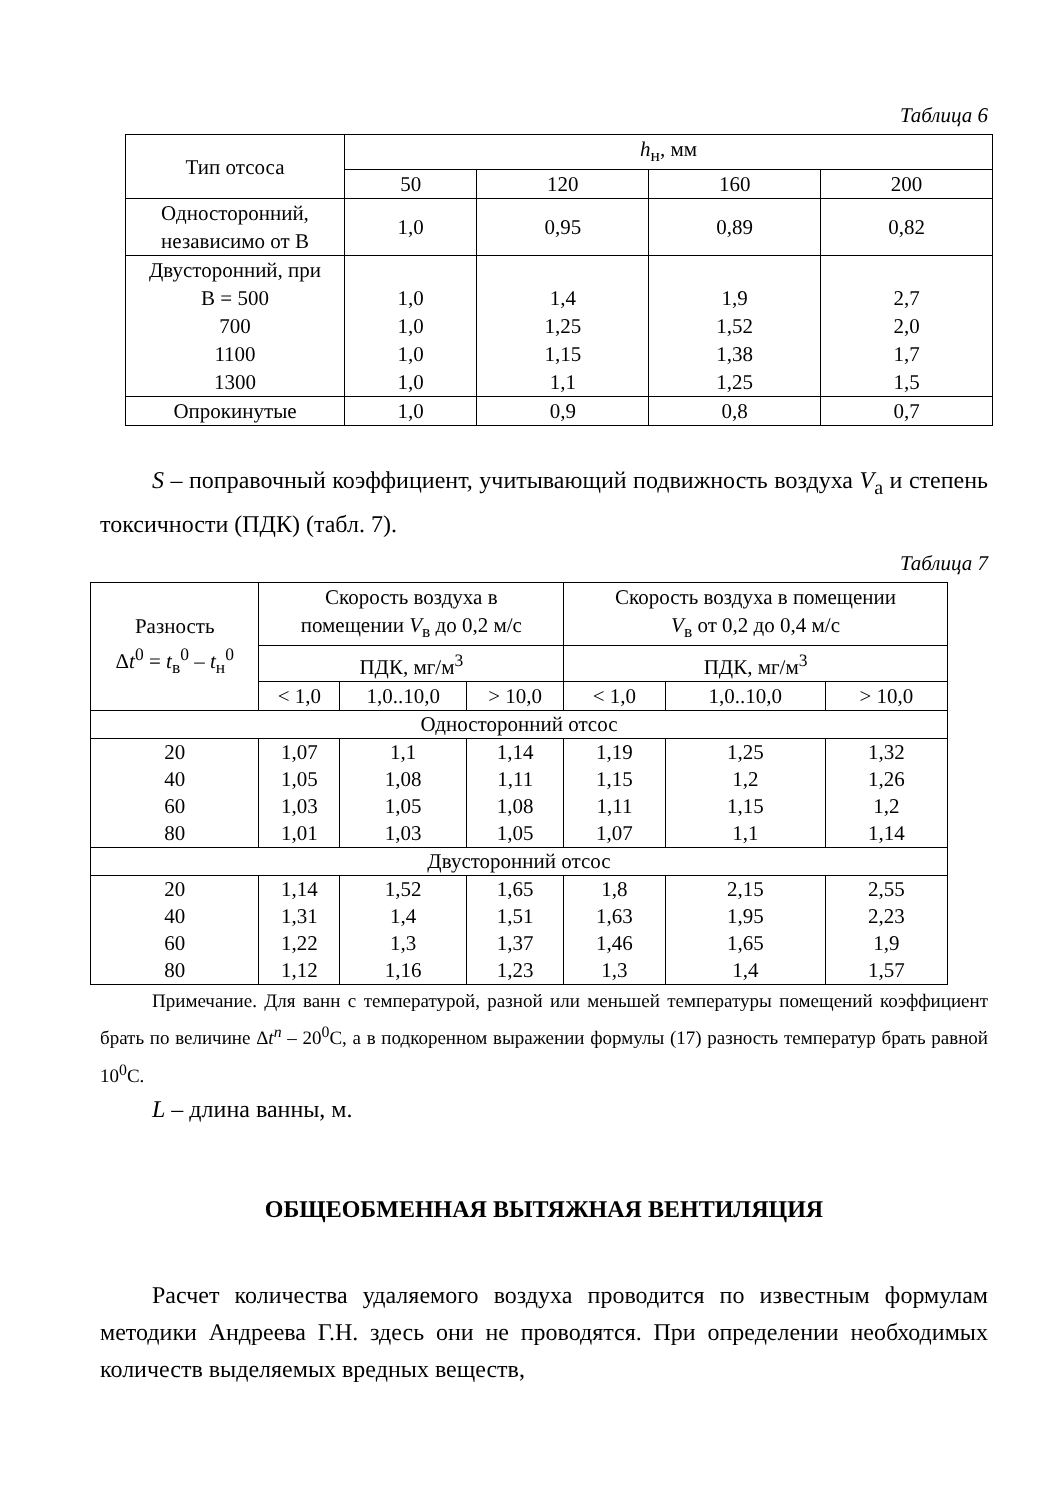Таблица 6
| Тип отсоса | h<sub>н</sub>, мм | | | |
| --- | --- | --- | --- | --- |
| | 50 | 120 | 160 | 200 |
| Односторонний, независимо от В | 1,0 | 0,95 | 0,89 | 0,82 |
| Двусторонний, при В = 500 700 1100 1300 | 1,0 1,0 1,0 1,0 | 1,4 1,25 1,15 1,1 | 1,9 1,52 1,38 1,25 | 2,7 2,0 1,7 1,5 |
| Опрокинутые | 1,0 | 0,9 | 0,8 | 0,7 |
S – поправочный коэффициент, учитывающий подвижность воздуха V<sub>а</sub> и степень токсичности (ПДК) (табл. 7).
Таблица 7
| Разность Δ t<sup>0</sup> = t<sub>в</sub><sup>0</sup> – t<sub>н</sub><sup>0</sup> | Скорость воздуха в помещении V<sub>в</sub> до 0,2 м/с | | | Скорость воздуха в помещении V<sub>в</sub> от 0,2 до 0,4 м/с | | |
| --- | --- | --- | --- | --- | --- | --- |
| | ПДК, мг/м<sup>3</sup> | | | ПДК, мг/м<sup>3</sup> | | |
| | < 1,0 | 1,0..10,0 | > 10,0 | < 1,0 | 1,0..10,0 | > 10,0 |
| Односторонний отсос | | | | | | |
| 20 40 60 80 | 1,07 1,05 1,03 1,01 | 1,1 1,08 1,05 1,03 | 1,14 1,11 1,08 1,05 | 1,19 1,15 1,11 1,07 | 1,25 1,2 1,15 1,1 | 1,32 1,26 1,2 1,14 |
| Двусторонний отсос | | | | | | |
| 20 40 60 80 | 1,14 1,31 1,22 1,12 | 1,52 1,4 1,3 1,16 | 1,65 1,51 1,37 1,23 | 1,8 1,63 1,46 1,3 | 2,15 1,95 1,65 1,4 | 2,55 2,23 1,9 1,57 |
Примечание. Для ванн с температурой, разной или меньшей температуры помещений коэффициент брать по величине Δt<sup>n</sup> – 20<sup>0</sup>С, а в подкоренном выражении формулы (17) разность температур брать равной 10<sup>0</sup>С.
L – длина ванны, м.
ОБЩЕОБМЕННАЯ ВЫТЯЖНАЯ ВЕНТИЛЯЦИЯ
Расчет количества удаляемого воздуха проводится по известным формулам методики Андреева Г.Н. здесь они не проводятся. При определении необходимых количеств выделяемых вредных веществ,